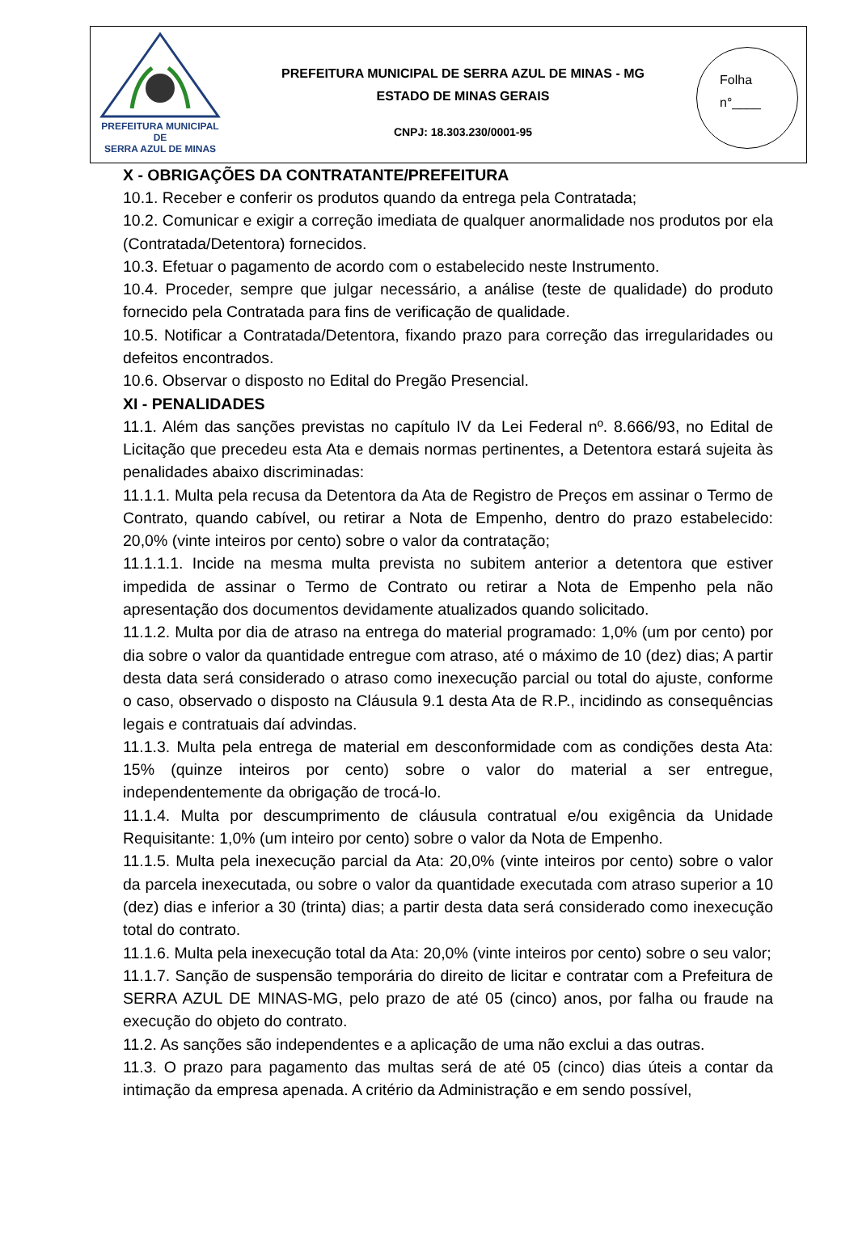PREFEITURA MUNICIPAL DE
SERRA AZUL DE MINAS
PREFEITURA MUNICIPAL DE SERRA AZUL DE MINAS - MG
ESTADO DE MINAS GERAIS
CNPJ: 18.303.230/0001-95
Folha
n°____
X - OBRIGAÇÕES DA CONTRATANTE/PREFEITURA
10.1. Receber e conferir os produtos quando da entrega pela Contratada;
10.2. Comunicar e exigir a correção imediata de qualquer anormalidade nos produtos por ela (Contratada/Detentora) fornecidos.
10.3. Efetuar o pagamento de acordo com o estabelecido neste Instrumento.
10.4. Proceder, sempre que julgar necessário, a análise (teste de qualidade) do produto fornecido pela Contratada para fins de verificação de qualidade.
10.5. Notificar a Contratada/Detentora, fixando prazo para correção das irregularidades ou defeitos encontrados.
10.6. Observar o disposto no Edital do Pregão Presencial.
XI - PENALIDADES
11.1. Além das sanções previstas no capítulo IV da Lei Federal nº. 8.666/93, no Edital de Licitação que precedeu esta Ata e demais normas pertinentes, a Detentora estará sujeita às penalidades abaixo discriminadas:
11.1.1. Multa pela recusa da Detentora da Ata de Registro de Preços em assinar o Termo de Contrato, quando cabível, ou retirar a Nota de Empenho, dentro do prazo estabelecido: 20,0% (vinte inteiros por cento) sobre o valor da contratação;
11.1.1.1. Incide na mesma multa prevista no subitem anterior a detentora que estiver impedida de assinar o Termo de Contrato ou retirar a Nota de Empenho pela não apresentação dos documentos devidamente atualizados quando solicitado.
11.1.2. Multa por dia de atraso na entrega do material programado: 1,0% (um por cento) por dia sobre o valor da quantidade entregue com atraso, até o máximo de 10 (dez) dias; A partir desta data será considerado o atraso como inexecução parcial ou total do ajuste, conforme o caso, observado o disposto na Cláusula 9.1 desta Ata de R.P., incidindo as consequências legais e contratuais daí advindas.
11.1.3. Multa pela entrega de material em desconformidade com as condições desta Ata: 15% (quinze inteiros por cento) sobre o valor do material a ser entregue, independentemente da obrigação de trocá-lo.
11.1.4. Multa por descumprimento de cláusula contratual e/ou exigência da Unidade Requisitante: 1,0% (um inteiro por cento) sobre o valor da Nota de Empenho.
11.1.5. Multa pela inexecução parcial da Ata: 20,0% (vinte inteiros por cento) sobre o valor da parcela inexecutada, ou sobre o valor da quantidade executada com atraso superior a 10 (dez) dias e inferior a 30 (trinta) dias; a partir desta data será considerado como inexecução total do contrato.
11.1.6. Multa pela inexecução total da Ata: 20,0% (vinte inteiros por cento) sobre o seu valor;
11.1.7. Sanção de suspensão temporária do direito de licitar e contratar com a Prefeitura de SERRA AZUL DE MINAS-MG, pelo prazo de até 05 (cinco) anos, por falha ou fraude na execução do objeto do contrato.
11.2. As sanções são independentes e a aplicação de uma não exclui a das outras.
11.3. O prazo para pagamento das multas será de até 05 (cinco) dias úteis a contar da intimação da empresa apenada. A critério da Administração e em sendo possível,